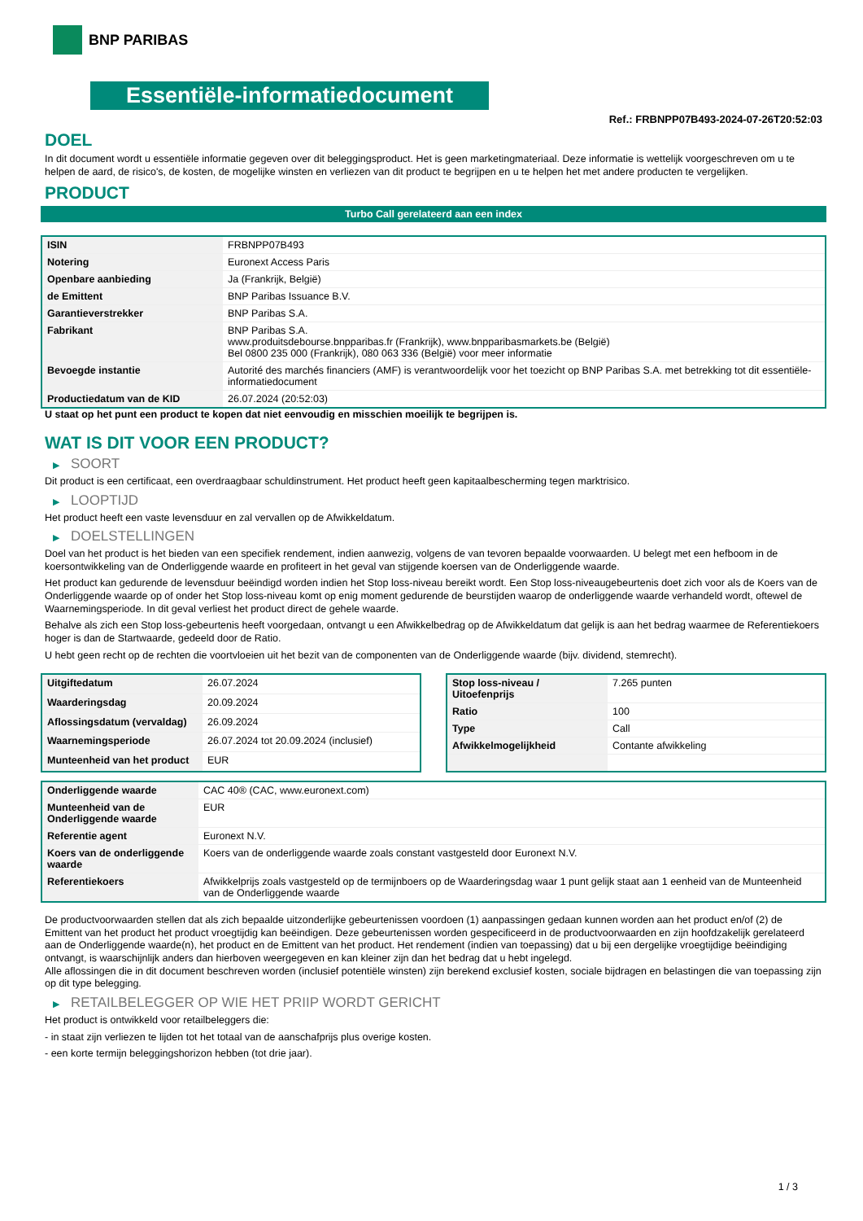BNP PARIBAS
Essentiële-informatiedocument
Ref.: FRBNPP07B493-2024-07-26T20:52:03
DOEL
In dit document wordt u essentiële informatie gegeven over dit beleggingsproduct. Het is geen marketingmateriaal. Deze informatie is wettelijk voorgeschreven om u te helpen de aard, de risico's, de kosten, de mogelijke winsten en verliezen van dit product te begrijpen en u te helpen het met andere producten te vergelijken.
PRODUCT
Turbo Call gerelateerd aan een index
| ISIN | FRBNPP07B493 |
| Notering | Euronext Access Paris |
| Openbare aanbieding | Ja (Frankrijk, België) |
| de Emittent | BNP Paribas Issuance B.V. |
| Garantieverstrekker | BNP Paribas S.A. |
| Fabrikant | BNP Paribas S.A. www.produitsdebourse.bnpparibas.fr (Frankrijk), www.bnpparibasmarkets.be (België) Bel 0800 235 000 (Frankrijk), 080 063 336 (België) voor meer informatie |
| Bevoegde instantie | Autorité des marchés financiers (AMF) is verantwoordelijk voor het toezicht op BNP Paribas S.A. met betrekking tot dit essentiële-informatiedocument |
| Productiedatum van de KID | 26.07.2024 (20:52:03) |
U staat op het punt een product te kopen dat niet eenvoudig en misschien moeilijk te begrijpen is.
WAT IS DIT VOOR EEN PRODUCT?
▶ SOORT
Dit product is een certificaat, een overdraagbaar schuldinstrument. Het product heeft geen kapitaalbescherming tegen marktrisico.
▶ LOOPTIJD
Het product heeft een vaste levensduur en zal vervallen op de Afwikkeldatum.
▶ DOELSTELLINGEN
Doel van het product is het bieden van een specifiek rendement, indien aanwezig, volgens de van tevoren bepaalde voorwaarden. U belegt met een hefboom in de koersontwikkeling van de Onderliggende waarde en profiteert in het geval van stijgende koersen van de Onderliggende waarde.
Het product kan gedurende de levensduur beëindigd worden indien het Stop loss-niveau bereikt wordt. Een Stop loss-niveaugebeurtenis doet zich voor als de Koers van de Onderliggende waarde op of onder het Stop loss-niveau komt op enig moment gedurende de beurstijden waarop de onderliggende waarde verhandeld wordt, oftewel de Waarnemingsperiode. In dit geval verliest het product direct de gehele waarde.
Behalve als zich een Stop loss-gebeurtenis heeft voorgedaan, ontvangt u een Afwikkelbedrag op de Afwikkeldatum dat gelijk is aan het bedrag waarmee de Referentiekoers hoger is dan de Startwaarde, gedeeld door de Ratio.
U hebt geen recht op de rechten die voortvloeien uit het bezit van de componenten van de Onderliggende waarde (bijv. dividend, stemrecht).
| Uitgiftedatum | 26.07.2024 |
| Waarderingsdag | 20.09.2024 |
| Aflossingsdatum (vervaldag) | 26.09.2024 |
| Waarnemingsperiode | 26.07.2024 tot 20.09.2024 (inclusief) |
| Munteenheid van het product | EUR |
| Stop loss-niveau / Uitoefenprijs | 7.265 punten |
| Ratio | 100 |
| Type | Call |
| Afwikkelmogelijkheid | Contante afwikkeling |
| Onderliggende waarde | CAC 40® (CAC, www.euronext.com) |
| Munteenheid van de Onderliggende waarde | EUR |
| Referentie agent | Euronext N.V. |
| Koers van de onderliggende waarde | Koers van de onderliggende waarde zoals constant vastgesteld door Euronext N.V. |
| Referentiekoers | Afwikkelprijs zoals vastgesteld op de termijnboers op de Waarderingsdag waar 1 punt gelijk staat aan 1 eenheid van de Munteenheid van de Onderliggende waarde |
De productvoorwaarden stellen dat als zich bepaalde uitzonderlijke gebeurtenissen voordoen (1) aanpassingen gedaan kunnen worden aan het product en/of (2) de Emittent van het product het product vroegtijdig kan beëindigen. Deze gebeurtenissen worden gespecificeerd in de productvoorwaarden en zijn hoofdzakelijk gerelateerd aan de Onderliggende waarde(n), het product en de Emittent van het product. Het rendement (indien van toepassing) dat u bij een dergelijke vroegtijdige beëindiging ontvangt, is waarschijnlijk anders dan hierboven weergegeven en kan kleiner zijn dan het bedrag dat u hebt ingelegd.
Alle aflossingen die in dit document beschreven worden (inclusief potentiële winsten) zijn berekend exclusief kosten, sociale bijdragen en belastingen die van toepassing zijn op dit type belegging.
▶ RETAILBELEGGER OP WIE HET PRIIP WORDT GERICHT
Het product is ontwikkeld voor retailbeleggers die:
- in staat zijn verliezen te lijden tot het totaal van de aanschafprijs plus overige kosten.
- een korte termijn beleggingshorizon hebben (tot drie jaar).
1 / 3